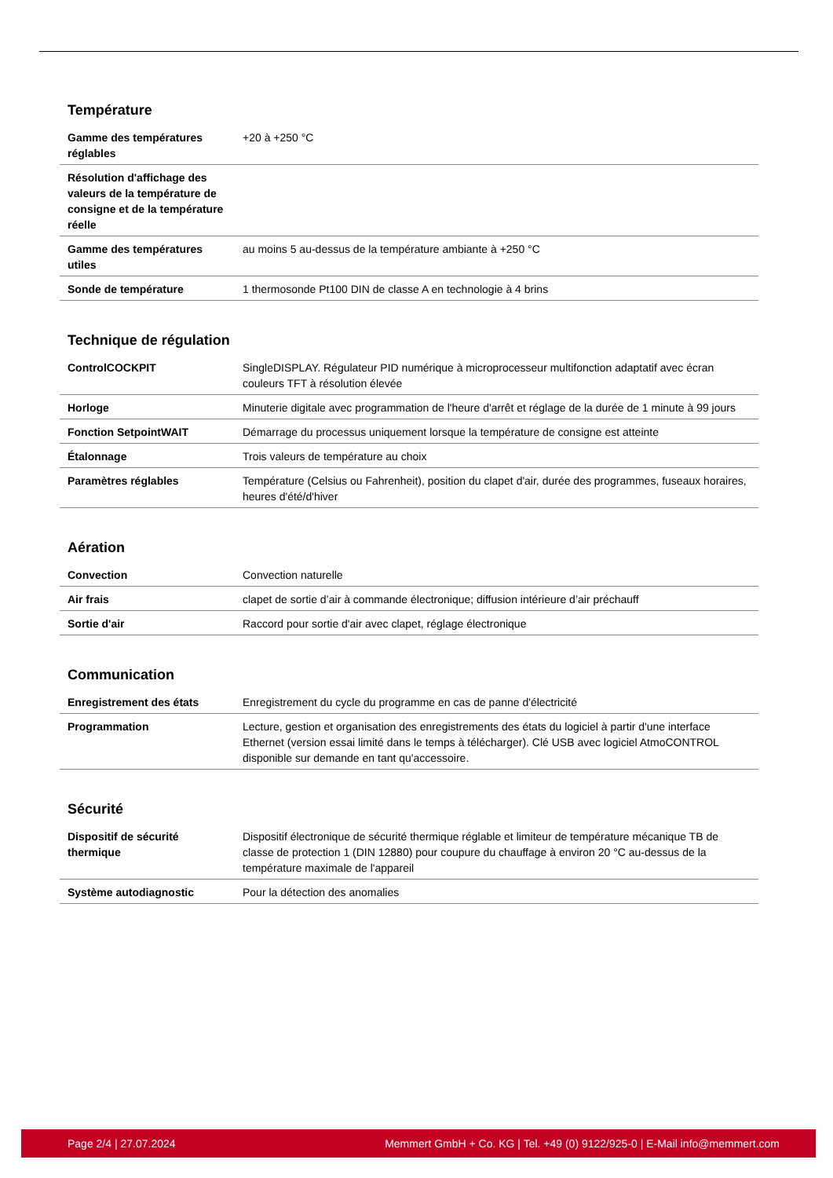Température
| Gamme des températures réglables | +20 à +250 °C |
| Résolution d'affichage des valeurs de la température de consigne et de la température réelle | |
| Gamme des températures utiles | au moins 5 au-dessus de la température ambiante à +250 °C |
| Sonde de température | 1 thermosonde Pt100 DIN de classe A en technologie à 4 brins |
Technique de régulation
| ControlCOCKPIT | SingleDISPLAY. Régulateur PID numérique à microprocesseur multifonction adaptatif avec écran couleurs TFT à résolution élevée |
| Horloge | Minuterie digitale avec programmation de l'heure d'arrêt et réglage de la durée de 1 minute à 99 jours |
| Fonction SetpointWAIT | Démarrage du processus uniquement lorsque la température de consigne est atteinte |
| Étalonnage | Trois valeurs de température au choix |
| Paramètres réglables | Température (Celsius ou Fahrenheit), position du clapet d'air, durée des programmes, fuseaux horaires, heures d'été/d'hiver |
Aération
| Convection | Convection naturelle |
| Air frais | clapet de sortie d’air à commande électronique; diffusion intérieure d’air préchauff |
| Sortie d'air | Raccord pour sortie d'air avec clapet, réglage électronique |
Communication
| Enregistrement des états | Enregistrement du cycle du programme en cas de panne d'électricité |
| Programmation | Lecture, gestion et organisation des enregistrements des états du logiciel à partir d'une interface Ethernet (version essai limité dans le temps à télécharger). Clé USB avec logiciel AtmoCONTROL disponible sur demande en tant qu'accessoire. |
Sécurité
| Dispositif de sécurité thermique | Dispositif électronique de sécurité thermique réglable et limiteur de température mécanique TB de classe de protection 1 (DIN 12880) pour coupure du chauffage à environ 20 °C au-dessus de la température maximale de l'appareil |
| Système autodiagnostic | Pour la détection des anomalies |
Page 2/4 | 27.07.2024 Memmert GmbH + Co. KG | Tel. +49 (0) 9122/925-0 | E-Mail info@memmert.com